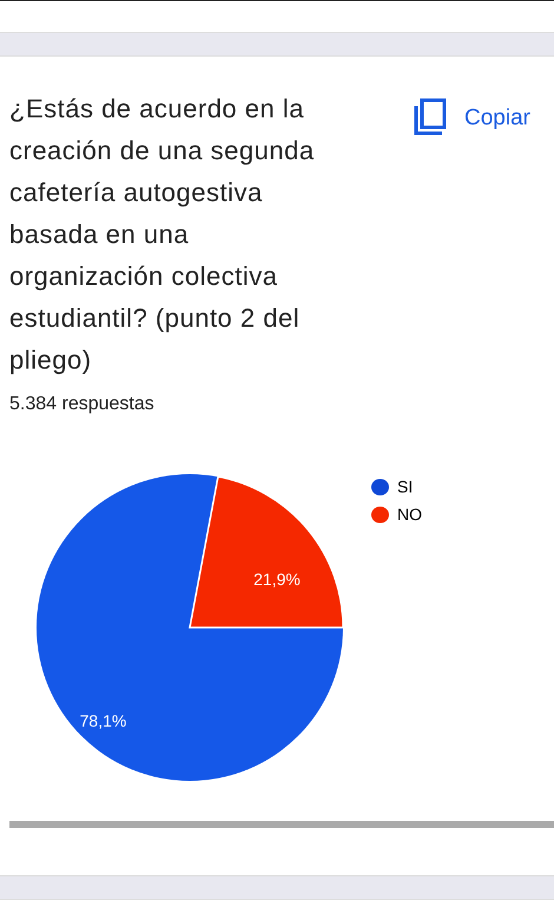¿Estás de acuerdo en la creación de una segunda cafetería autogestiva basada en una organización colectiva estudiantil? (punto 2 del pliego)
Copiar
5.384 respuestas
21,9%
78,1%
SI
NO